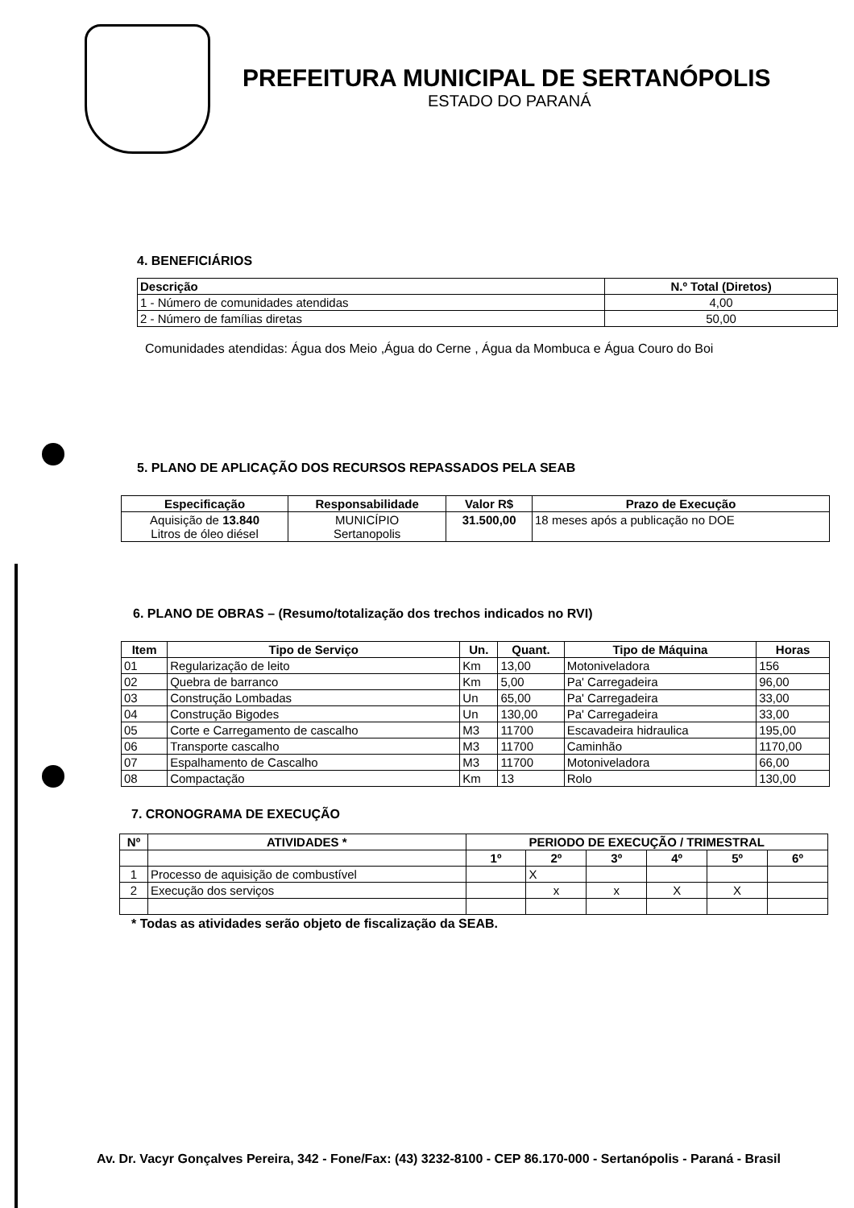PREFEITURA MUNICIPAL DE SERTANÓPOLIS
ESTADO DO PARANÁ
4. BENEFICIÁRIOS
| Descrição | N.º Total (Diretos) |
| --- | --- |
| 1 - Número de comunidades atendidas | 4,00 |
| 2 - Número de famílias diretas | 50,00 |
Comunidades atendidas: Água dos Meio ,Água do Cerne , Água da Mombuca e Água Couro do Boi
5. PLANO DE APLICAÇÃO DOS RECURSOS REPASSADOS PELA SEAB
| Especificação | Responsabilidade | Valor R$ | Prazo de Execução |
| --- | --- | --- | --- |
| Aquisição de 13.840 Litros de óleo diésel | MUNICÍPIO Sertanopolis | 31.500,00 | 18 meses após a publicação no DOE |
6. PLANO DE OBRAS – (Resumo/totalização dos trechos indicados no RVI)
| Item | Tipo de Serviço | Un. | Quant. | Tipo de Máquina | Horas |
| --- | --- | --- | --- | --- | --- |
| 01 | Regularização de leito | Km | 13,00 | Motoniveladora | 156 |
| 02 | Quebra de barranco | Km | 5,00 | Pa' Carregadeira | 96,00 |
| 03 | Construção Lombadas | Un | 65,00 | Pa' Carregadeira | 33,00 |
| 04 | Construção Bigodes | Un | 130,00 | Pa' Carregadeira | 33,00 |
| 05 | Corte e Carregamento de cascalho | M3 | 11700 | Escavadeira hidraulica | 195,00 |
| 06 | Transporte cascalho | M3 | 11700 | Caminhão | 1170,00 |
| 07 | Espalhamento de Cascalho | M3 | 11700 | Motoniveladora | 66,00 |
| 08 | Compactação | Km | 13 | Rolo | 130,00 |
7. CRONOGRAMA DE EXECUÇÃO
| Nº | ATIVIDADES * | PERIODO DE EXECUÇÃO / TRIMESTRAL | | | | | |
| --- | --- | --- | --- | --- | --- | --- | --- |
| | | 1º | 2º | 3º | 4º | 5º | 6º |
| 1 | Processo de aquisição de combustível | | X | | | | |
| 2 | Execução dos serviços | | x | x | X | X | |
* Todas as atividades serão objeto de fiscalização da SEAB.
Av. Dr. Vacyr Gonçalves Pereira, 342 - Fone/Fax: (43) 3232-8100 - CEP 86.170-000 - Sertanópolis - Paraná - Brasil